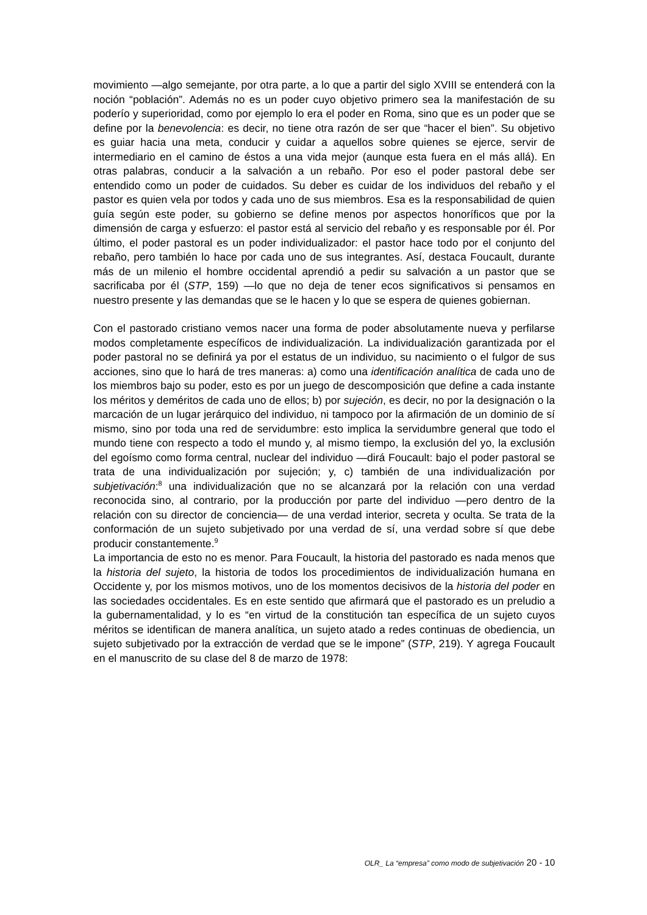movimiento —algo semejante, por otra parte, a lo que a partir del siglo XVIII se entenderá con la noción “población”. Además no es un poder cuyo objetivo primero sea la manifestación de su poderío y superioridad, como por ejemplo lo era el poder en Roma, sino que es un poder que se define por la benevolencia: es decir, no tiene otra razón de ser que “hacer el bien”. Su objetivo es guiar hacia una meta, conducir y cuidar a aquellos sobre quienes se ejerce, servir de intermediario en el camino de éstos a una vida mejor (aunque esta fuera en el más allá). En otras palabras, conducir a la salvación a un rebaño. Por eso el poder pastoral debe ser entendido como un poder de cuidados. Su deber es cuidar de los individuos del rebaño y el pastor es quien vela por todos y cada uno de sus miembros. Esa es la responsabilidad de quien guía según este poder, su gobierno se define menos por aspectos honoríficos que por la dimensión de carga y esfuerzo: el pastor está al servicio del rebaño y es responsable por él. Por último, el poder pastoral es un poder individualizador: el pastor hace todo por el conjunto del rebaño, pero también lo hace por cada uno de sus integrantes. Así, destaca Foucault, durante más de un milenio el hombre occidental aprendió a pedir su salvación a un pastor que se sacrificaba por él (STP, 159) —lo que no deja de tener ecos significativos si pensamos en nuestro presente y las demandas que se le hacen y lo que se espera de quienes gobiernan.
Con el pastorado cristiano vemos nacer una forma de poder absolutamente nueva y perfilarse modos completamente específicos de individualización. La individualización garantizada por el poder pastoral no se definirá ya por el estatus de un individuo, su nacimiento o el fulgor de sus acciones, sino que lo hará de tres maneras: a) como una identificación analítica de cada uno de los miembros bajo su poder, esto es por un juego de descomposición que define a cada instante los méritos y deméritos de cada uno de ellos; b) por sujeción, es decir, no por la designación o la marcación de un lugar jerárquico del individuo, ni tampoco por la afirmación de un dominio de sí mismo, sino por toda una red de servidumbre: esto implica la servidumbre general que todo el mundo tiene con respecto a todo el mundo y, al mismo tiempo, la exclusión del yo, la exclusión del egoísmo como forma central, nuclear del individuo —dirá Foucault: bajo el poder pastoral se trata de una individualización por sujeción; y, c) también de una individualización por subjetivación:<sup>8</sup> una individualización que no se alcanzará por la relación con una verdad reconocida sino, al contrario, por la producción por parte del individuo —pero dentro de la relación con su director de conciencia— de una verdad interior, secreta y oculta. Se trata de la conformación de un sujeto subjetivado por una verdad de sí, una verdad sobre sí que debe producir constantemente.<sup>9</sup>
La importancia de esto no es menor. Para Foucault, la historia del pastorado es nada menos que la historia del sujeto, la historia de todos los procedimientos de individualización humana en Occidente y, por los mismos motivos, uno de los momentos decisivos de la historia del poder en las sociedades occidentales. Es en este sentido que afirmará que el pastorado es un preludio a la gubernamentalidad, y lo es “en virtud de la constitución tan específica de un sujeto cuyos méritos se identifican de manera analítica, un sujeto atado a redes continuas de obediencia, un sujeto subjetivado por la extracción de verdad que se le impone” (STP, 219). Y agrega Foucault en el manuscrito de su clase del 8 de marzo de 1978:
OLR_ La “empresa” como modo de subjetivación 20 - 10